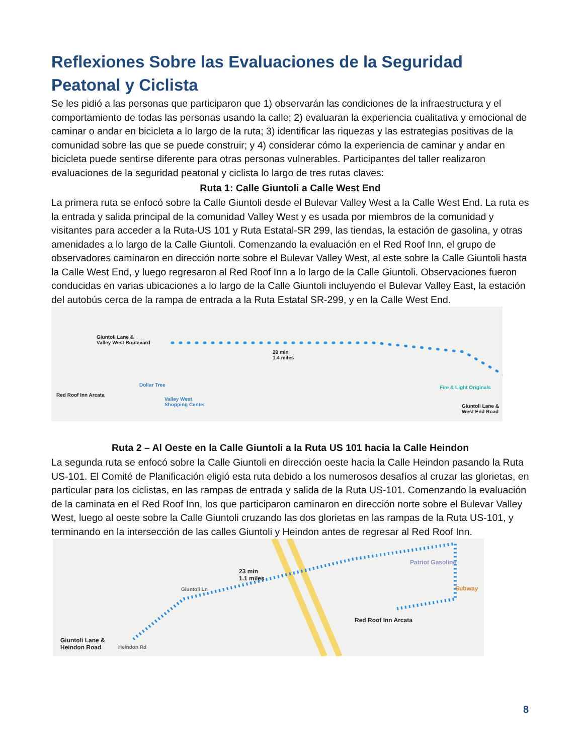Reflexiones Sobre las Evaluaciones de la Seguridad Peatonal y Ciclista
Se les pidió a las personas que participaron que 1) observarán las condiciones de la infraestructura y el comportamiento de todas las personas usando la calle; 2) evaluaran la experiencia cualitativa y emocional de caminar o andar en bicicleta a lo largo de la ruta; 3) identificar las riquezas y las estrategias positivas de la comunidad sobre las que se puede construir; y 4) considerar cómo la experiencia de caminar y andar en bicicleta puede sentirse diferente para otras personas vulnerables. Participantes del taller realizaron evaluaciones de la seguridad peatonal y ciclista lo largo de tres rutas claves:
Ruta 1: Calle Giuntoli a Calle West End
La primera ruta se enfocó sobre la Calle Giuntoli desde el Bulevar Valley West a la Calle West End. La ruta es la entrada y salida principal de la comunidad Valley West y es usada por miembros de la comunidad y visitantes para acceder a la Ruta-US 101 y Ruta Estatal-SR 299, las tiendas, la estación de gasolina, y otras amenidades a lo largo de la Calle Giuntoli. Comenzando la evaluación en el Red Roof Inn, el grupo de observadores caminaron en dirección norte sobre el Bulevar Valley West, al este sobre la Calle Giuntoli hasta la Calle West End, y luego regresaron al Red Roof Inn a lo largo de la Calle Giuntoli. Observaciones fueron conducidas en varias ubicaciones a lo largo de la Calle Giuntoli incluyendo el Bulevar Valley East, la estación del autobús cerca de la rampa de entrada a la Ruta Estatal SR-299, y en la Calle West End.
Giuntoli Lane &
Valley West Boulevard
29 min
1.4 miles
Dollar Tree
Red Roof Inn Arcata
Valley West
Shopping Center
Fire & Light Originals
Giuntoli Lane &
West End Road
Ruta 2 – Al Oeste en la Calle Giuntoli a la Ruta US 101 hacia la Calle Heindon
La segunda ruta se enfocó sobre la Calle Giuntoli en dirección oeste hacia la Calle Heindon pasando la Ruta US-101. El Comité de Planificación eligió esta ruta debido a los numerosos desafíos al cruzar las glorietas, en particular para los ciclistas, en las rampas de entrada y salida de la Ruta US-101. Comenzando la evaluación de la caminata en el Red Roof Inn, los que participaron caminaron en dirección norte sobre el Bulevar Valley West, luego al oeste sobre la Calle Giuntoli cruzando las dos glorietas en las rampas de la Ruta US-101, y terminando en la intersección de las calles Giuntoli y Heindon antes de regresar al Red Roof Inn.
23 min
1.1 miles
Patriot Gasoline
Subway
Red Roof Inn Arcata
Giuntoli Lane &
Heindon Road Heindon Rd
Giuntoli Ln
8